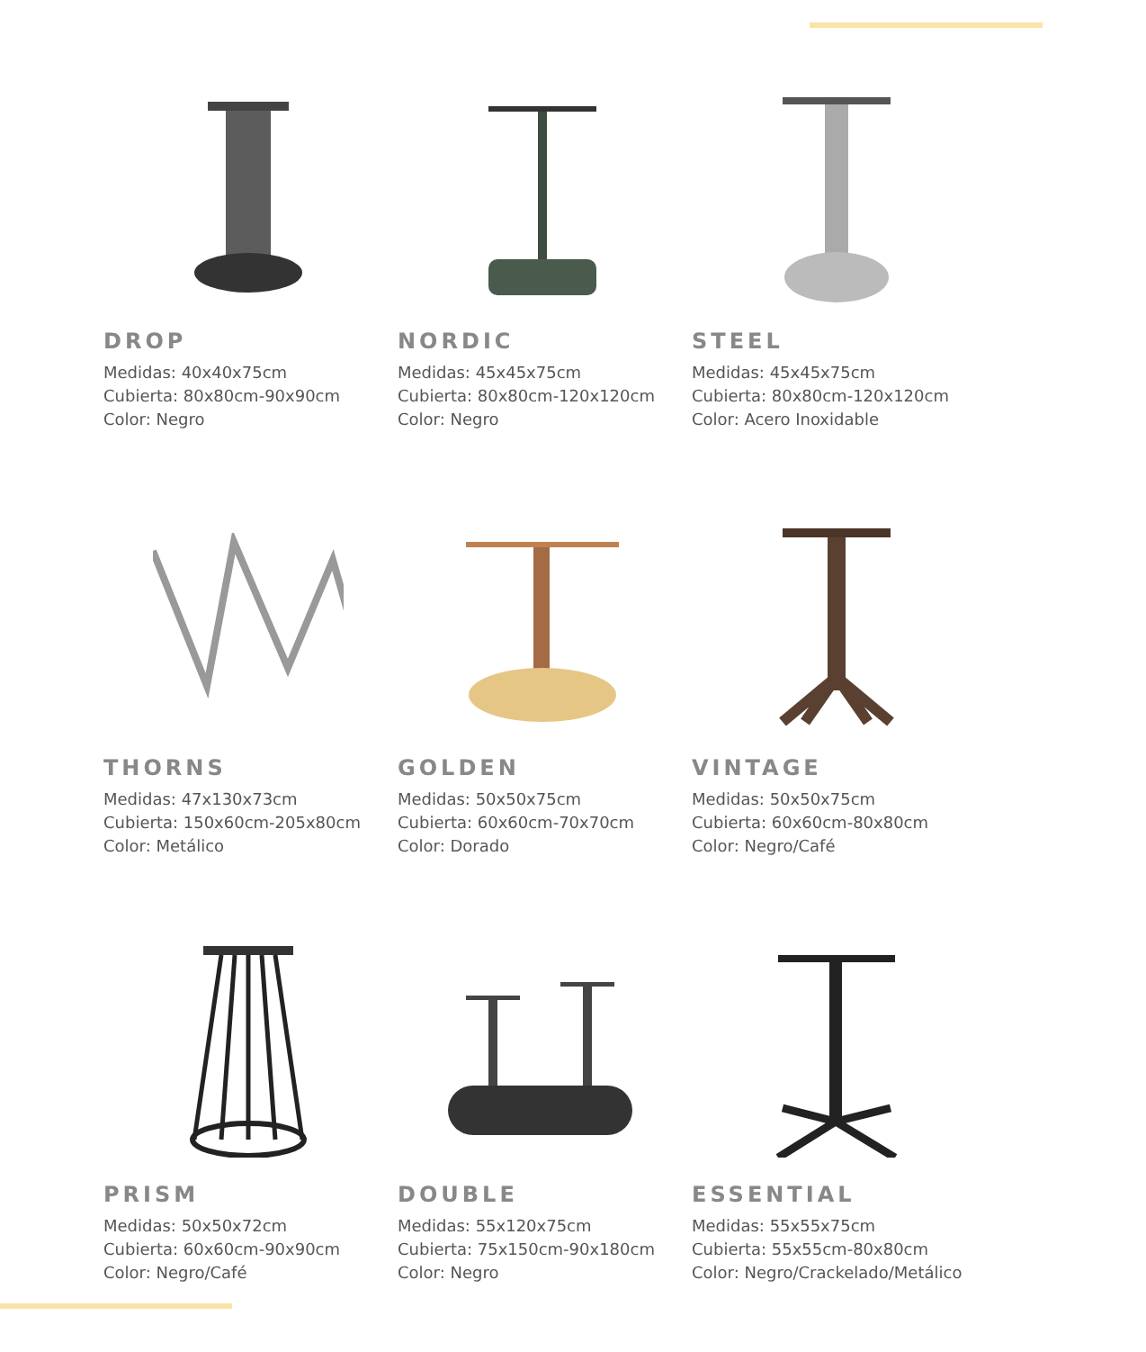DROP
Medidas: 40x40x75cm
Cubierta: 80x80cm-90x90cm
Color: Negro
NORDIC
Medidas: 45x45x75cm
Cubierta: 80x80cm-120x120cm
Color: Negro
STEEL
Medidas: 45x45x75cm
Cubierta: 80x80cm-120x120cm
Color: Acero Inoxidable
THORNS
Medidas: 47x130x73cm
Cubierta: 150x60cm-205x80cm
Color: Metálico
GOLDEN
Medidas: 50x50x75cm
Cubierta: 60x60cm-70x70cm
Color: Dorado
VINTAGE
Medidas: 50x50x75cm
Cubierta: 60x60cm-80x80cm
Color: Negro/Café
PRISM
Medidas: 50x50x72cm
Cubierta: 60x60cm-90x90cm
Color: Negro/Café
DOUBLE
Medidas: 55x120x75cm
Cubierta: 75x150cm-90x180cm
Color: Negro
ESSENTIAL
Medidas: 55x55x75cm
Cubierta: 55x55cm-80x80cm
Color: Negro/Crackelado/Metálico